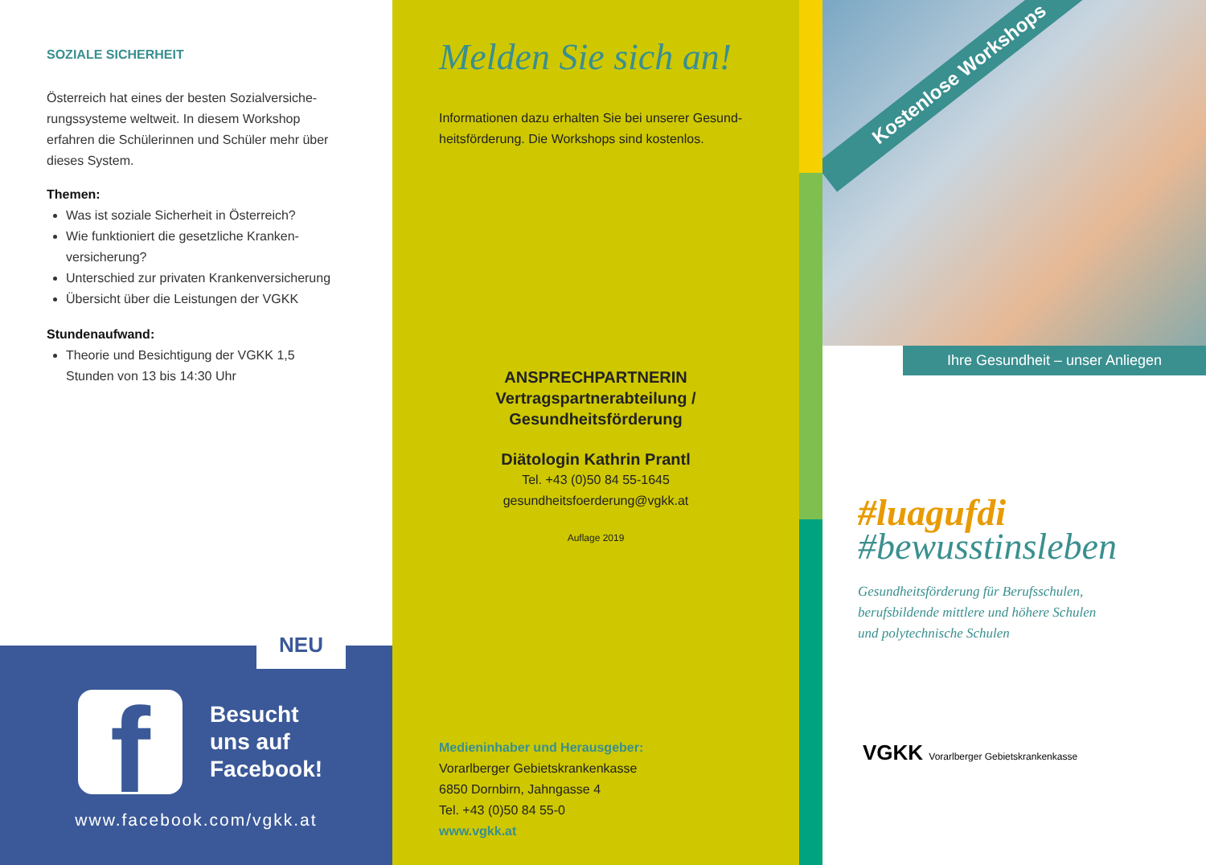SOZIALE SICHERHEIT
Österreich hat eines der besten Sozialversiche-rungssysteme weltweit. In diesem Workshop erfahren die Schülerinnen und Schüler mehr über dieses System.
Themen:
Was ist soziale Sicherheit in Österreich?
Wie funktioniert die gesetzliche Kranken-versicherung?
Unterschied zur privaten Krankenversicherung
Übersicht über die Leistungen der VGKK
Stundenaufwand:
Theorie und Besichtigung der VGKK 1,5 Stunden von 13 bis 14:30 Uhr
NEU
f
Besucht
uns auf
Facebook!
www.facebook.com/vgkk.at
Melden Sie sich an!
Informationen dazu erhalten Sie bei unserer Gesund-heitsförderung. Die Workshops sind kostenlos.
ANSPRECHPARTNERIN
Vertragspartnerabteilung /
Gesundheitsförderung
Diätologin Kathrin Prantl
Tel. +43 (0)50 84 55-1645
gesundheitsfoerderung@vgkk.at
Auflage 2019
Medieninhaber und Herausgeber:
Vorarlberger Gebietskrankenkasse
6850 Dornbirn, Jahngasse 4
Tel. +43 (0)50 84 55-0
www.vgkk.at
Kostenlose Workshops
Ihre Gesundheit – unser Anliegen
#luagufdi
#bewusstinsleben
Gesundheitsförderung für Berufsschulen,
berufsbildende mittlere und höhere Schulen
und polytechnische Schulen
VGKK Vorarlberger Gebietskrankenkasse